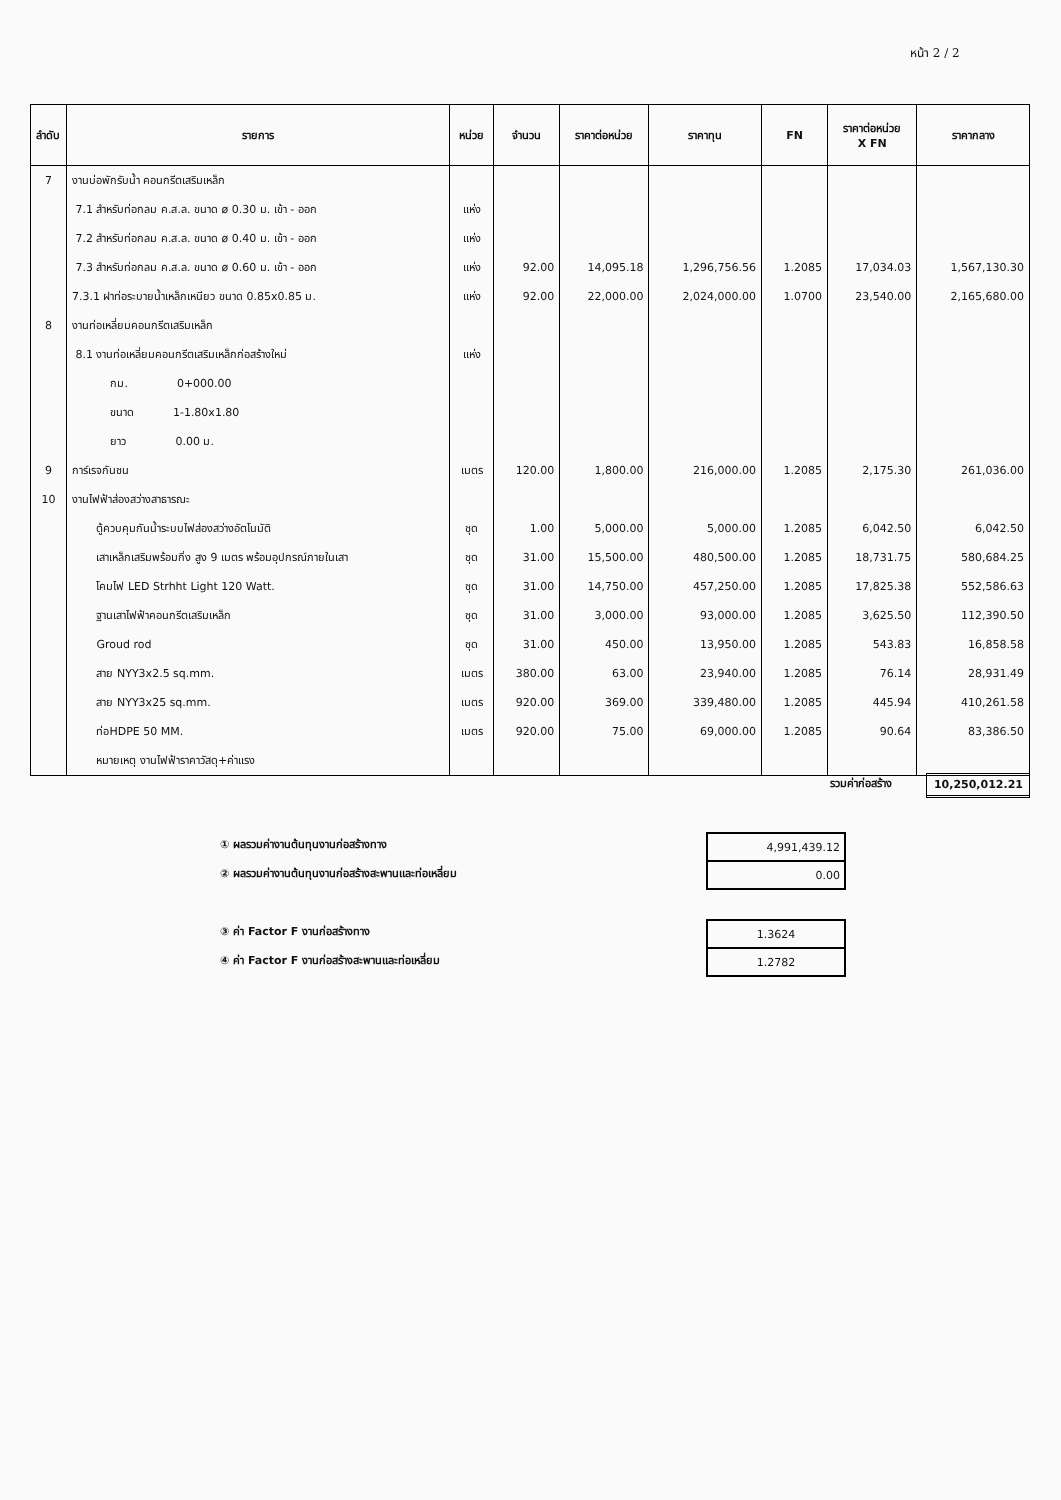หน้า 2 / 2
| ลำดับ | รายการ | หน่วย | จำนวน | ราคาต่อหน่วย | ราคาทุน | FN | ราคาต่อหน่วย X FN | ราคากลาง |
| --- | --- | --- | --- | --- | --- | --- | --- | --- |
| 7 | งานบ่อพักรับน้ำ คอนกรีตเสริมเหล็ก | | | | | | | |
| | 7.1 สำหรับท่อกลม ค.ส.ล. ขนาด ø 0.30 ม. เข้า - ออก | แห่ง | | | | | | |
| | 7.2 สำหรับท่อกลม ค.ส.ล. ขนาด ø 0.40 ม. เข้า - ออก | แห่ง | | | | | | |
| | 7.3 สำหรับท่อกลม ค.ส.ล. ขนาด ø 0.60 ม. เข้า - ออก | แห่ง | 92.00 | 14,095.18 | 1,296,756.56 | 1.2085 | 17,034.03 | 1,567,130.30 |
| | 7.3.1 ฝาท่อระบายน้ำเหล็กเหนียว ขนาด 0.85x0.85 ม. | แห่ง | 92.00 | 22,000.00 | 2,024,000.00 | 1.0700 | 23,540.00 | 2,165,680.00 |
| 8 | งานท่อเหลี่ยมคอนกรีตเสริมเหล็ก | | | | | | | |
| | 8.1 งานท่อเหลี่ยมคอนกรีตเสริมเหล็กก่อสร้างใหม่ | แห่ง | | | | | | |
| | กม. 0+000.00 | | | | | | | |
| | ขนาด 1-1.80x1.80 | | | | | | | |
| | ยาว 0.00 ม. | | | | | | | |
| 9 | การ์เรจกันชน | เมตร | 120.00 | 1,800.00 | 216,000.00 | 1.2085 | 2,175.30 | 261,036.00 |
| 10 | งานไฟฟ้าส่องสว่างสาธารณะ | | | | | | | |
| | ตู้ควบคุมกันน้ำระบบไฟส่องสว่างอัตโนมัติ | ชุด | 1.00 | 5,000.00 | 5,000.00 | 1.2085 | 6,042.50 | 6,042.50 |
| | เสาเหล็กเสริมพร้อมกิ่ง สูง 9 เมตร พร้อมอุปกรณ์ภายในเสา | ชุด | 31.00 | 15,500.00 | 480,500.00 | 1.2085 | 18,731.75 | 580,684.25 |
| | โคมไฟ LED Strhht Light 120 Watt. | ชุด | 31.00 | 14,750.00 | 457,250.00 | 1.2085 | 17,825.38 | 552,586.63 |
| | ฐานเสาไฟฟ้าคอนกรีตเสริมเหล็ก | ชุด | 31.00 | 3,000.00 | 93,000.00 | 1.2085 | 3,625.50 | 112,390.50 |
| | Groud rod | ชุด | 31.00 | 450.00 | 13,950.00 | 1.2085 | 543.83 | 16,858.58 |
| | สาย NYY3x2.5 sq.mm. | เมตร | 380.00 | 63.00 | 23,940.00 | 1.2085 | 76.14 | 28,931.49 |
| | สาย NYY3x25 sq.mm. | เมตร | 920.00 | 369.00 | 339,480.00 | 1.2085 | 445.94 | 410,261.58 |
| | ท่อHDPE 50 MM. | เมตร | 920.00 | 75.00 | 69,000.00 | 1.2085 | 90.64 | 83,386.50 |
| | หมายเหตุ งานไฟฟ้าราคาวัสดุ+ค่าแรง | | | | | | | |
รวมค่าก่อสร้าง 10,250,012.21
① ผลรวมค่างานต้นทุนงานก่อสร้างทาง
② ผลรวมค่างานต้นทุนงานก่อสร้างสะพานและท่อเหลี่ยม
| 4,991,439.12 |
| 0.00 |
③ ค่า Factor F งานก่อสร้างทาง
④ ค่า Factor F งานก่อสร้างสะพานและท่อเหลี่ยม
| 1.3624 |
| 1.2782 |